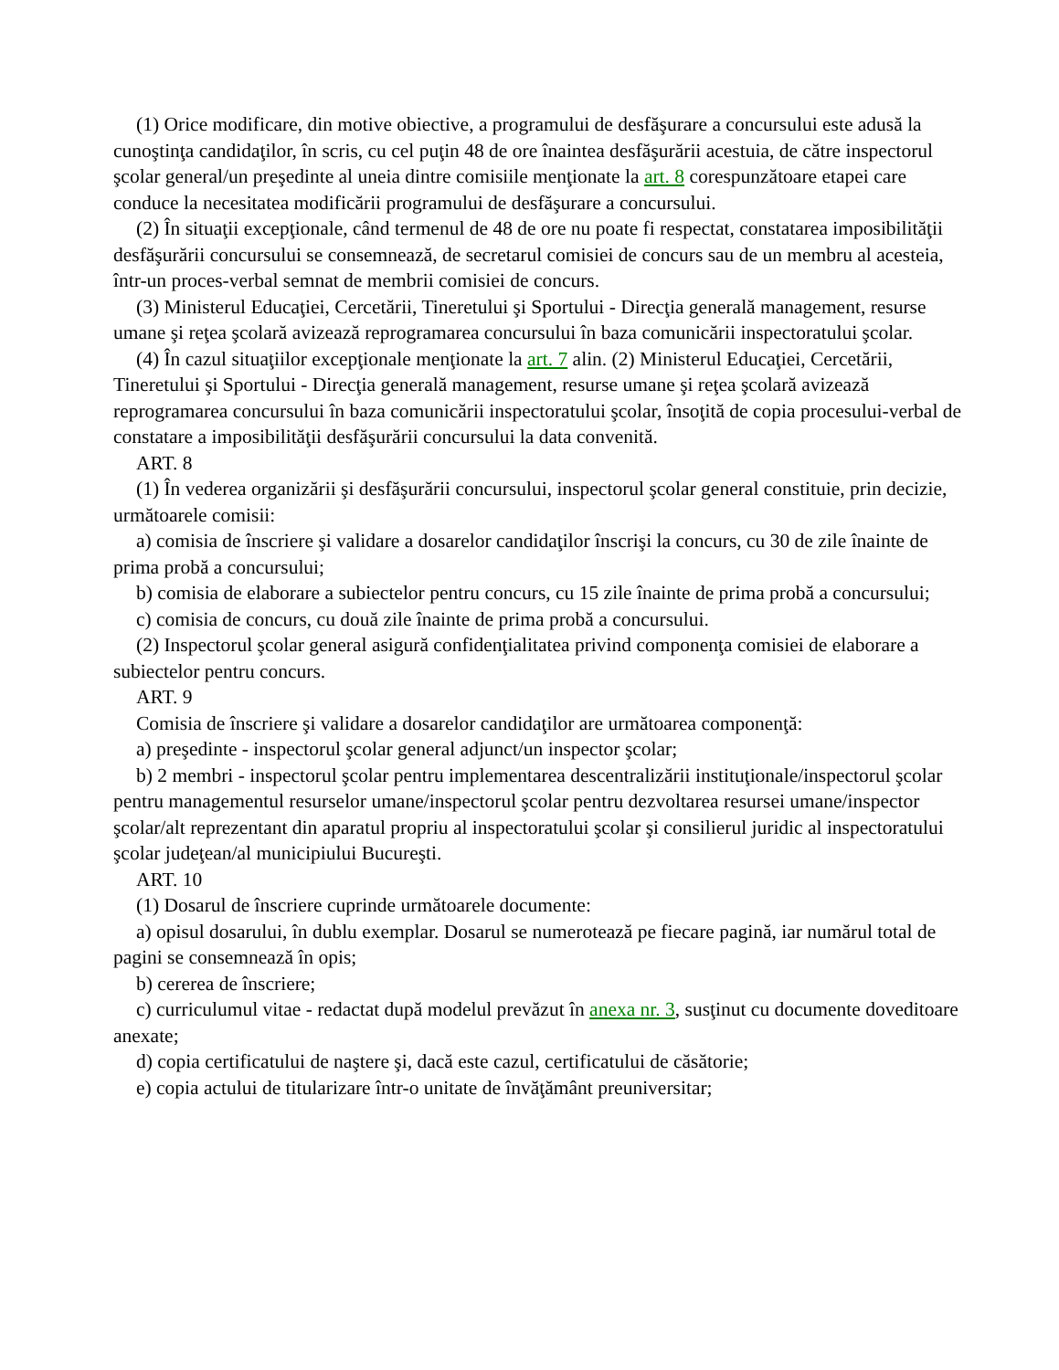(1) Orice modificare, din motive obiective, a programului de desfăşurare a concursului este adusă la cunoştinţa candidaţilor, în scris, cu cel puţin 48 de ore înaintea desfăşurării acestuia, de către inspectorul şcolar general/un preşedinte al uneia dintre comisiile menţionate la art. 8 corespunzătoare etapei care conduce la necesitatea modificării programului de desfăşurare a concursului.
(2) În situaţii excepţionale, când termenul de 48 de ore nu poate fi respectat, constatarea imposibilităţii desfăşurării concursului se consemnează, de secretarul comisiei de concurs sau de un membru al acesteia, într-un proces-verbal semnat de membrii comisiei de concurs.
(3) Ministerul Educaţiei, Cercetării, Tineretului şi Sportului - Direcţia generală management, resurse umane şi reţea şcolară avizează reprogramarea concursului în baza comunicării inspectoratului şcolar.
(4) În cazul situaţiilor excepţionale menţionate la art. 7 alin. (2) Ministerul Educaţiei, Cercetării, Tineretului şi Sportului - Direcţia generală management, resurse umane şi reţea şcolară avizează reprogramarea concursului în baza comunicării inspectoratului şcolar, însoţită de copia procesului-verbal de constatare a imposibilităţii desfăşurării concursului la data convenită.
ART. 8
(1) În vederea organizării şi desfăşurării concursului, inspectorul şcolar general constituie, prin decizie, următoarele comisii:
a) comisia de înscriere şi validare a dosarelor candidaţilor înscrişi la concurs, cu 30 de zile înainte de prima probă a concursului;
b) comisia de elaborare a subiectelor pentru concurs, cu 15 zile înainte de prima probă a concursului;
c) comisia de concurs, cu două zile înainte de prima probă a concursului.
(2) Inspectorul şcolar general asigură confidenţialitatea privind componenţa comisiei de elaborare a subiectelor pentru concurs.
ART. 9
Comisia de înscriere şi validare a dosarelor candidaţilor are următoarea componenţă:
a) preşedinte - inspectorul şcolar general adjunct/un inspector şcolar;
b) 2 membri - inspectorul şcolar pentru implementarea descentralizării instituţionale/inspectorul şcolar pentru managementul resurselor umane/inspectorul şcolar pentru dezvoltarea resursei umane/inspector şcolar/alt reprezentant din aparatul propriu al inspectoratului şcolar şi consilierul juridic al inspectoratului şcolar judeţean/al municipiului Bucureşti.
ART. 10
(1) Dosarul de înscriere cuprinde următoarele documente:
a) opisul dosarului, în dublu exemplar. Dosarul se numerotează pe fiecare pagină, iar numărul total de pagini se consemnează în opis;
b) cererea de înscriere;
c) curriculumul vitae - redactat după modelul prevăzut în anexa nr. 3, susţinut cu documente doveditoare anexate;
d) copia certificatului de naştere şi, dacă este cazul, certificatului de căsătorie;
e) copia actului de titularizare într-o unitate de învăţământ preuniversitar;